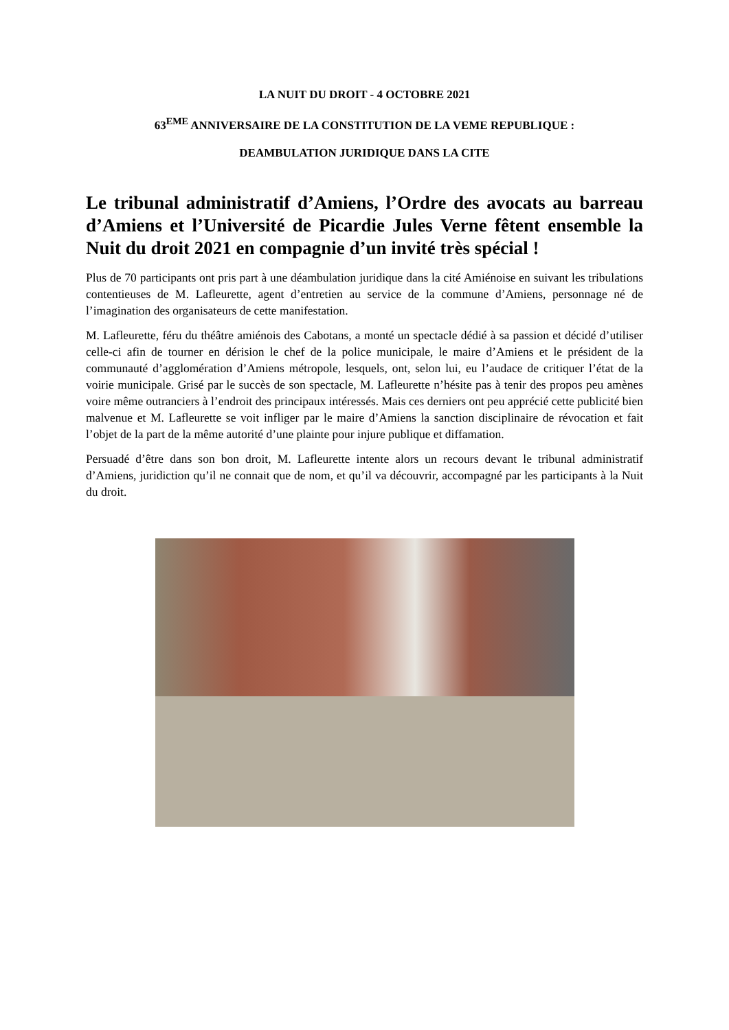LA NUIT DU DROIT - 4 OCTOBRE 2021
63<sup>EME</sup> ANNIVERSAIRE DE LA CONSTITUTION DE LA VEME REPUBLIQUE :
DEAMBULATION JURIDIQUE DANS LA CITE
Le tribunal administratif d’Amiens, l’Ordre des avocats au barreau d’Amiens et l’Université de Picardie Jules Verne fêtent ensemble la Nuit du droit 2021 en compagnie d’un invité très spécial !
Plus de 70 participants ont pris part à une déambulation juridique dans la cité Amiénoise en suivant les tribulations contentieuses de M. Lafleurette, agent d’entretien au service de la commune d’Amiens, personnage né de l’imagination des organisateurs de cette manifestation.
M. Lafleurette, féru du théâtre amiénois des Cabotans, a monté un spectacle dédié à sa passion et décidé d’utiliser celle-ci afin de tourner en dérision le chef de la police municipale, le maire d’Amiens et le président de la communauté d’agglomération d’Amiens métropole, lesquels, ont, selon lui, eu l’audace de critiquer l’état de la voirie municipale. Grisé par le succès de son spectacle, M. Lafleurette n’hésite pas à tenir des propos peu amènes voire même outranciers à l’endroit des principaux intéressés. Mais ces derniers ont peu apprécié cette publicité bien malvenue et M. Lafleurette se voit infliger par le maire d’Amiens la sanction disciplinaire de révocation et fait l’objet de la part de la même autorité d’une plainte pour injure publique et diffamation.
Persuadé d’être dans son bon droit, M. Lafleurette intente alors un recours devant le tribunal administratif d’Amiens, juridiction qu’il ne connait que de nom, et qu’il va découvrir, accompagné par les participants à la Nuit du droit.